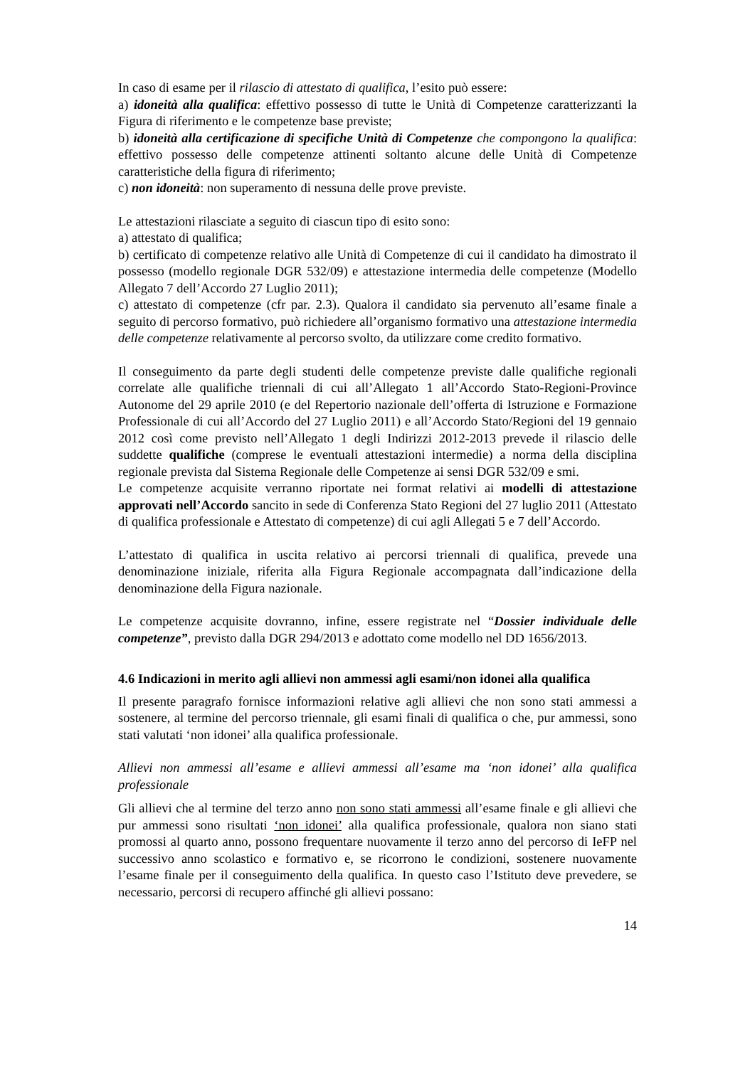In caso di esame per il rilascio di attestato di qualifica, l’esito può essere:
a) idoneità alla qualifica: effettivo possesso di tutte le Unità di Competenze caratterizzanti la Figura di riferimento e le competenze base previste;
b) idoneità alla certificazione di specifiche Unità di Competenze che compongono la qualifica: effettivo possesso delle competenze attinenti soltanto alcune delle Unità di Competenze caratteristiche della figura di riferimento;
c) non idoneità: non superamento di nessuna delle prove previste.
Le attestazioni rilasciate a seguito di ciascun tipo di esito sono:
a) attestato di qualifica;
b) certificato di competenze relativo alle Unità di Competenze di cui il candidato ha dimostrato il possesso (modello regionale DGR 532/09) e attestazione intermedia delle competenze (Modello Allegato 7 dell’Accordo 27 Luglio 2011);
c) attestato di competenze (cfr par. 2.3). Qualora il candidato sia pervenuto all’esame finale a seguito di percorso formativo, può richiedere all’organismo formativo una attestazione intermedia delle competenze relativamente al percorso svolto, da utilizzare come credito formativo.
Il conseguimento da parte degli studenti delle competenze previste dalle qualifiche regionali correlate alle qualifiche triennali di cui all’Allegato 1 all’Accordo Stato-Regioni-Province Autonome del 29 aprile 2010 (e del Repertorio nazionale dell’offerta di Istruzione e Formazione Professionale di cui all’Accordo del 27 Luglio 2011) e all’Accordo Stato/Regioni del 19 gennaio 2012 così come previsto nell’Allegato 1 degli Indirizzi 2012-2013 prevede il rilascio delle suddette qualifiche (comprese le eventuali attestazioni intermedie) a norma della disciplina regionale prevista dal Sistema Regionale delle Competenze ai sensi DGR 532/09 e smi.
Le competenze acquisite verranno riportate nei format relativi ai modelli di attestazione approvati nell’Accordo sancito in sede di Conferenza Stato Regioni del 27 luglio 2011 (Attestato di qualifica professionale e Attestato di competenze) di cui agli Allegati 5 e 7 dell’Accordo.
L’attestato di qualifica in uscita relativo ai percorsi triennali di qualifica, prevede una denominazione iniziale, riferita alla Figura Regionale accompagnata dall’indicazione della denominazione della Figura nazionale.
Le competenze acquisite dovranno, infine, essere registrate nel “Dossier individuale delle competenze”, previsto dalla DGR 294/2013 e adottato come modello nel DD 1656/2013.
4.6 Indicazioni in merito agli allievi non ammessi agli esami/non idonei alla qualifica
Il presente paragrafo fornisce informazioni relative agli allievi che non sono stati ammessi a sostenere, al termine del percorso triennale, gli esami finali di qualifica o che, pur ammessi, sono stati valutati ‘non idonei’ alla qualifica professionale.
Allievi non ammessi all’esame e allievi ammessi all’esame ma ‘non idonei’ alla qualifica professionale
Gli allievi che al termine del terzo anno non sono stati ammessi all’esame finale e gli allievi che pur ammessi sono risultati ‘non idonei’ alla qualifica professionale, qualora non siano stati promossi al quarto anno, possono frequentare nuovamente il terzo anno del percorso di IeFP nel successivo anno scolastico e formativo e, se ricorrono le condizioni, sostenere nuovamente l’esame finale per il conseguimento della qualifica. In questo caso l’Istituto deve prevedere, se necessario, percorsi di recupero affinché gli allievi possano:
14